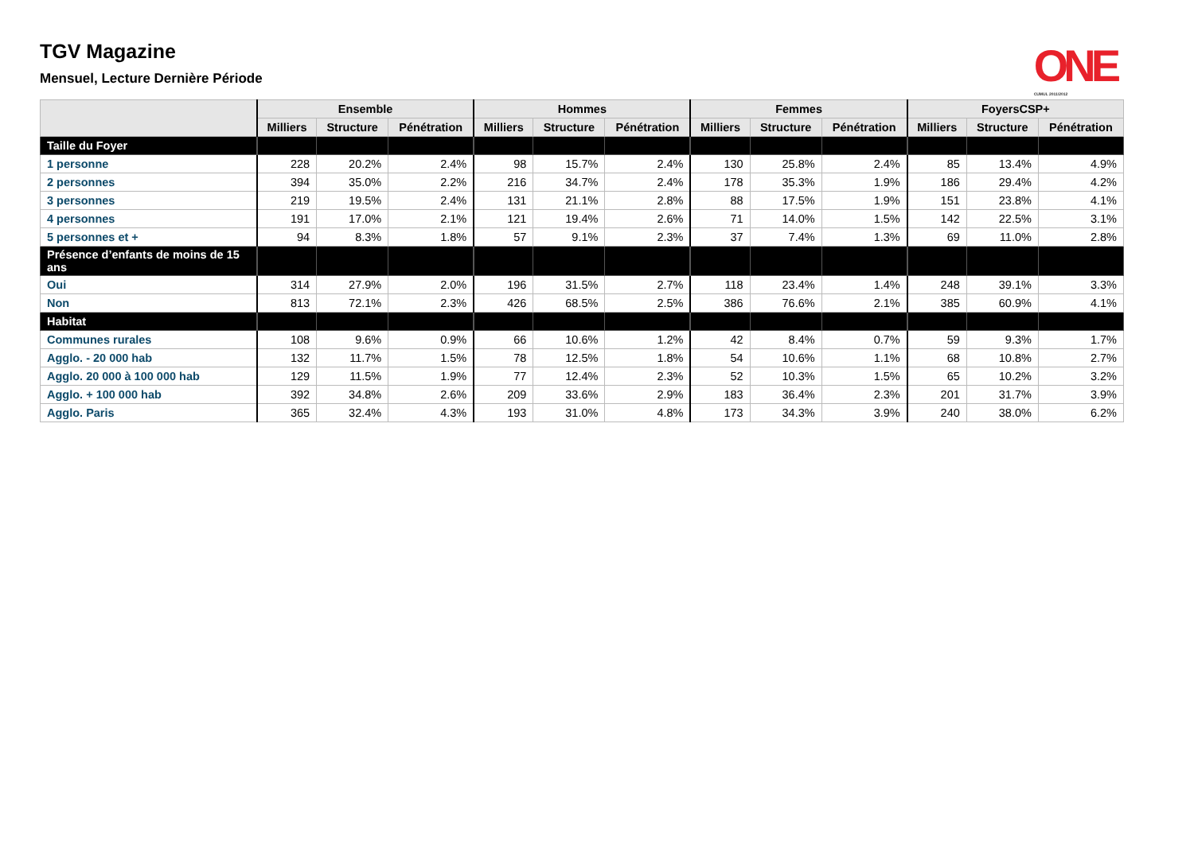TGV Magazine
Mensuel, Lecture Dernière Période
ONE
CUMUL 2011/2012
| | Ensemble | | | Hommes | | | Femmes | | | FoyersCSP+ | | |
| --- | --- | --- | --- | --- | --- | --- | --- | --- | --- | --- | --- | --- |
| | Milliers | Structure | Pénétration | Milliers | Structure | Pénétration | Milliers | Structure | Pénétration | Milliers | Structure | Pénétration |
| Taille du Foyer | | | | | | | | | | | | |
| 1 personne | 228 | 20.2% | 2.4% | 98 | 15.7% | 2.4% | 130 | 25.8% | 2.4% | 85 | 13.4% | 4.9% |
| 2 personnes | 394 | 35.0% | 2.2% | 216 | 34.7% | 2.4% | 178 | 35.3% | 1.9% | 186 | 29.4% | 4.2% |
| 3 personnes | 219 | 19.5% | 2.4% | 131 | 21.1% | 2.8% | 88 | 17.5% | 1.9% | 151 | 23.8% | 4.1% |
| 4 personnes | 191 | 17.0% | 2.1% | 121 | 19.4% | 2.6% | 71 | 14.0% | 1.5% | 142 | 22.5% | 3.1% |
| 5 personnes et + | 94 | 8.3% | 1.8% | 57 | 9.1% | 2.3% | 37 | 7.4% | 1.3% | 69 | 11.0% | 2.8% |
| Présence d’enfants de moins de 15 ans | | | | | | | | | | | | |
| Oui | 314 | 27.9% | 2.0% | 196 | 31.5% | 2.7% | 118 | 23.4% | 1.4% | 248 | 39.1% | 3.3% |
| Non | 813 | 72.1% | 2.3% | 426 | 68.5% | 2.5% | 386 | 76.6% | 2.1% | 385 | 60.9% | 4.1% |
| Habitat | | | | | | | | | | | | |
| Communes rurales | 108 | 9.6% | 0.9% | 66 | 10.6% | 1.2% | 42 | 8.4% | 0.7% | 59 | 9.3% | 1.7% |
| Agglo. - 20 000 hab | 132 | 11.7% | 1.5% | 78 | 12.5% | 1.8% | 54 | 10.6% | 1.1% | 68 | 10.8% | 2.7% |
| Agglo. 20 000 à 100 000 hab | 129 | 11.5% | 1.9% | 77 | 12.4% | 2.3% | 52 | 10.3% | 1.5% | 65 | 10.2% | 3.2% |
| Agglo. + 100 000 hab | 392 | 34.8% | 2.6% | 209 | 33.6% | 2.9% | 183 | 36.4% | 2.3% | 201 | 31.7% | 3.9% |
| Agglo. Paris | 365 | 32.4% | 4.3% | 193 | 31.0% | 4.8% | 173 | 34.3% | 3.9% | 240 | 38.0% | 6.2% |